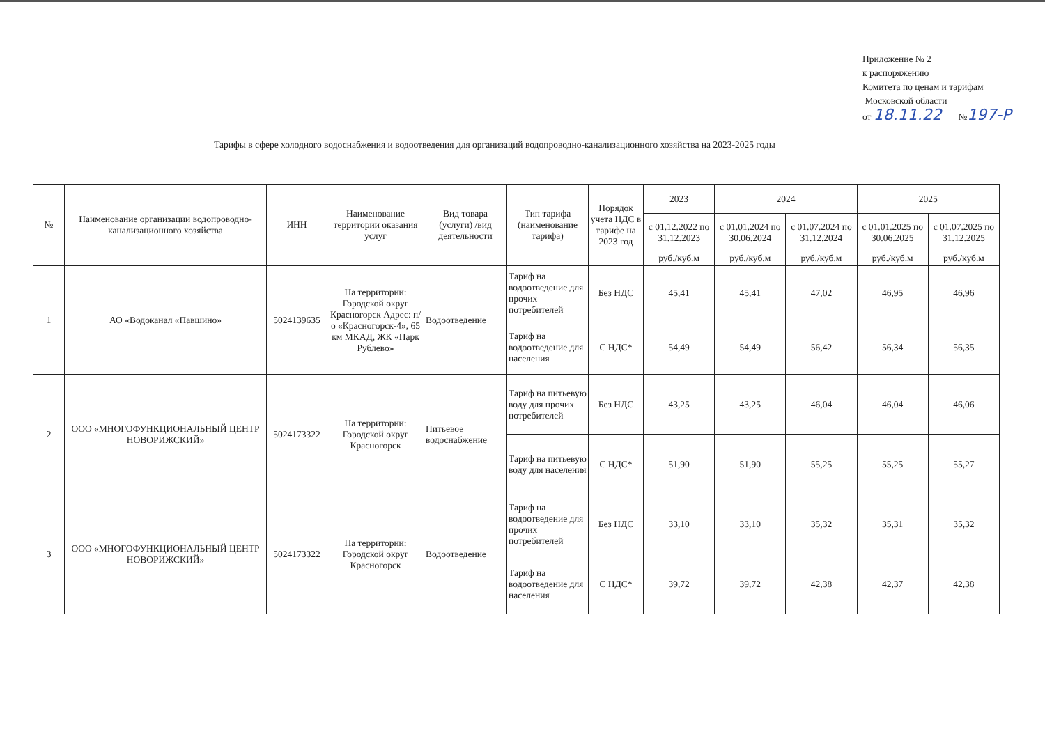Приложение № 2
к распоряжению
Комитета по ценам и тарифам
Московской области
от 18.11.22 №197-Р
Тарифы в сфере холодного водоснабжения и водоотведения для организаций водопроводно-канализационного хозяйства на 2023-2025 годы
| № | Наименование организации водопроводно-канализационного хозяйства | ИНН | Наименование территории оказания услуг | Вид товара (услуги) /вид деятельности | Тип тарифа (наименование тарифа) | Порядок учета НДС в тарифе на 2023 год | 2023 | 2024 | | 2025 | |
| --- | --- | --- | --- | --- | --- | --- | --- | --- | --- | --- | --- |
| | | | | | | | с 01.12.2022 по 31.12.2023 | с 01.01.2024 по 30.06.2024 | с 01.07.2024 по 31.12.2024 | с 01.01.2025 по 30.06.2025 | с 01.07.2025 по 31.12.2025 |
| | | | | | | | руб./куб.м | руб./куб.м | руб./куб.м | руб./куб.м | руб./куб.м |
| 1 | АО «Водоканал «Павшино» | 5024139635 | На территории: Городской округ Красногорск Адрес: п/о «Красногорск-4», 65 км МКАД, ЖК «Парк Рублево» | Водоотведение | Тариф на водоотведение для прочих потребителей | Без НДС | 45,41 | 45,41 | 47,02 | 46,95 | 46,96 |
| | | | | | Тариф на водоотведение для населения | С НДС* | 54,49 | 54,49 | 56,42 | 56,34 | 56,35 |
| 2 | ООО «МНОГОФУНКЦИОНАЛЬНЫЙ ЦЕНТР НОВОРИЖСКИЙ» | 5024173322 | На территории: Городской округ Красногорск | Питьевое водоснабжение | Тариф на питьевую воду для прочих потребителей | Без НДС | 43,25 | 43,25 | 46,04 | 46,04 | 46,06 |
| | | | | | Тариф на питьевую воду для населения | С НДС* | 51,90 | 51,90 | 55,25 | 55,25 | 55,27 |
| 3 | ООО «МНОГОФУНКЦИОНАЛЬНЫЙ ЦЕНТР НОВОРИЖСКИЙ» | 5024173322 | На территории: Городской округ Красногорск | Водоотведение | Тариф на водоотведение для прочих потребителей | Без НДС | 33,10 | 33,10 | 35,32 | 35,31 | 35,32 |
| | | | | | Тариф на водоотведение для населения | С НДС* | 39,72 | 39,72 | 42,38 | 42,37 | 42,38 |